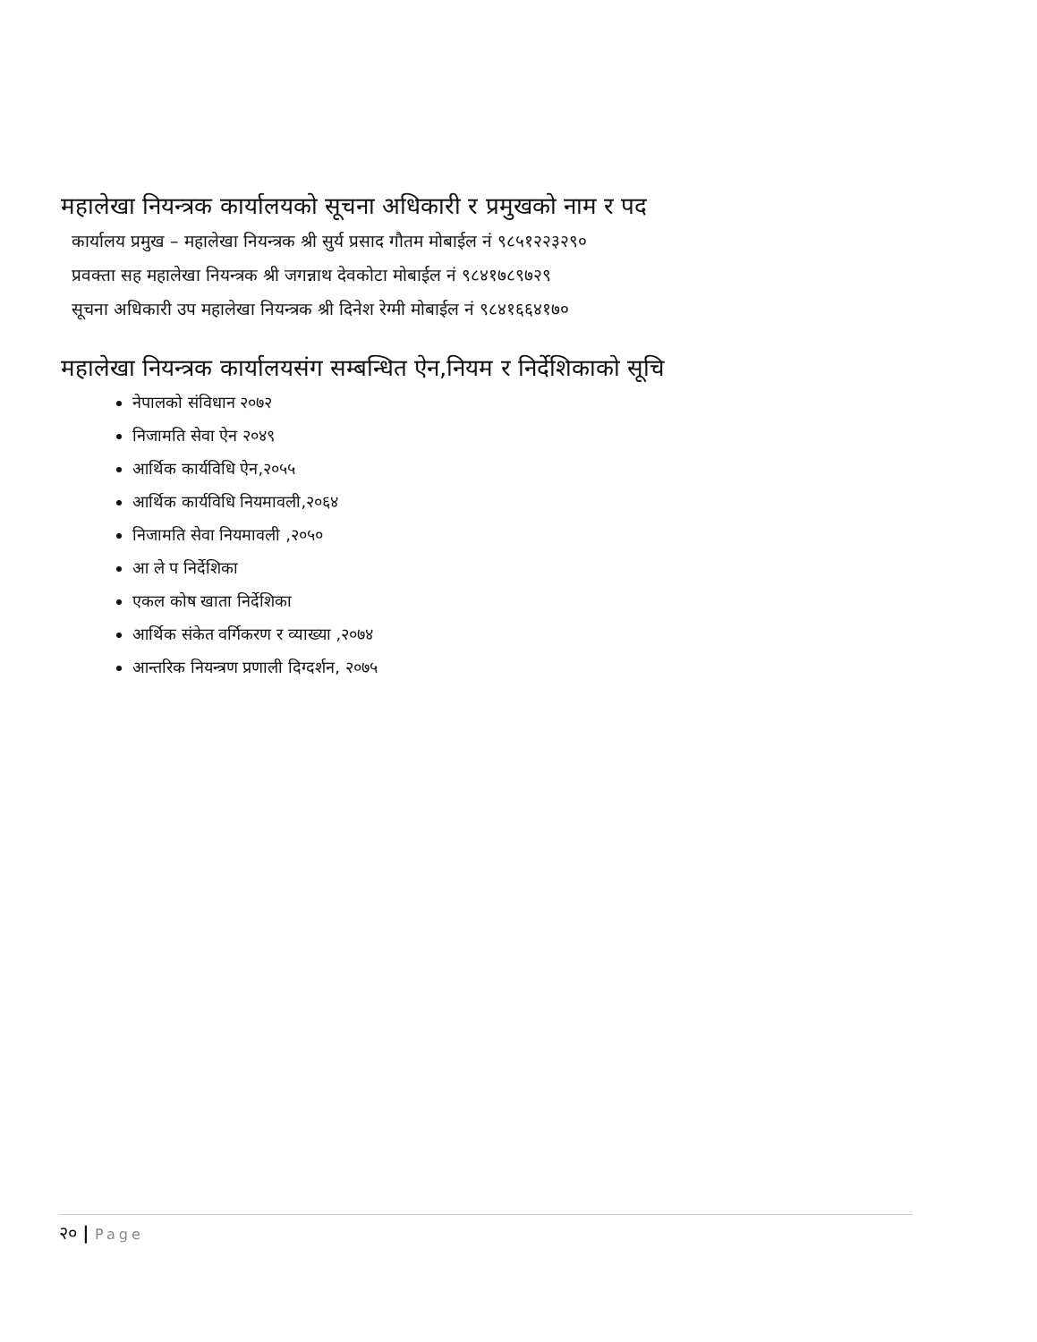महालेखा नियन्त्रक कार्यालयको सूचना अधिकारी र प्रमुखको नाम र पद
कार्यालय प्रमुख – महालेखा नियन्त्रक श्री सुर्य प्रसाद गौतम मोबाईल नं ९८५१२२३२९०
प्रवक्ता सह महालेखा नियन्त्रक श्री जगन्नाथ देवकोटा मोबाईल नं ९८४१७८९७२९
सूचना अधिकारी उप महालेखा नियन्त्रक श्री दिनेश रेग्मी मोबाईल नं ९८४१६६४१७०
महालेखा नियन्त्रक कार्यालयसंग सम्बन्धित ऐन,नियम र निर्देशिकाको सूचि
नेपालको संविधान २०७२
निजामति सेवा ऐन २०४९
आर्थिक कार्यविधि ऐन,२०५५
आर्थिक कार्यविधि नियमावली,२०६४
निजामति सेवा नियमावली ,२०५०
आ ले प निर्देशिका
एकल कोष खाता निर्देशिका
आर्थिक संकेत वर्गिकरण र व्याख्या ,२०७४
आन्तरिक नियन्त्रण प्रणाली दिग्दर्शन, २०७५
२० | Page